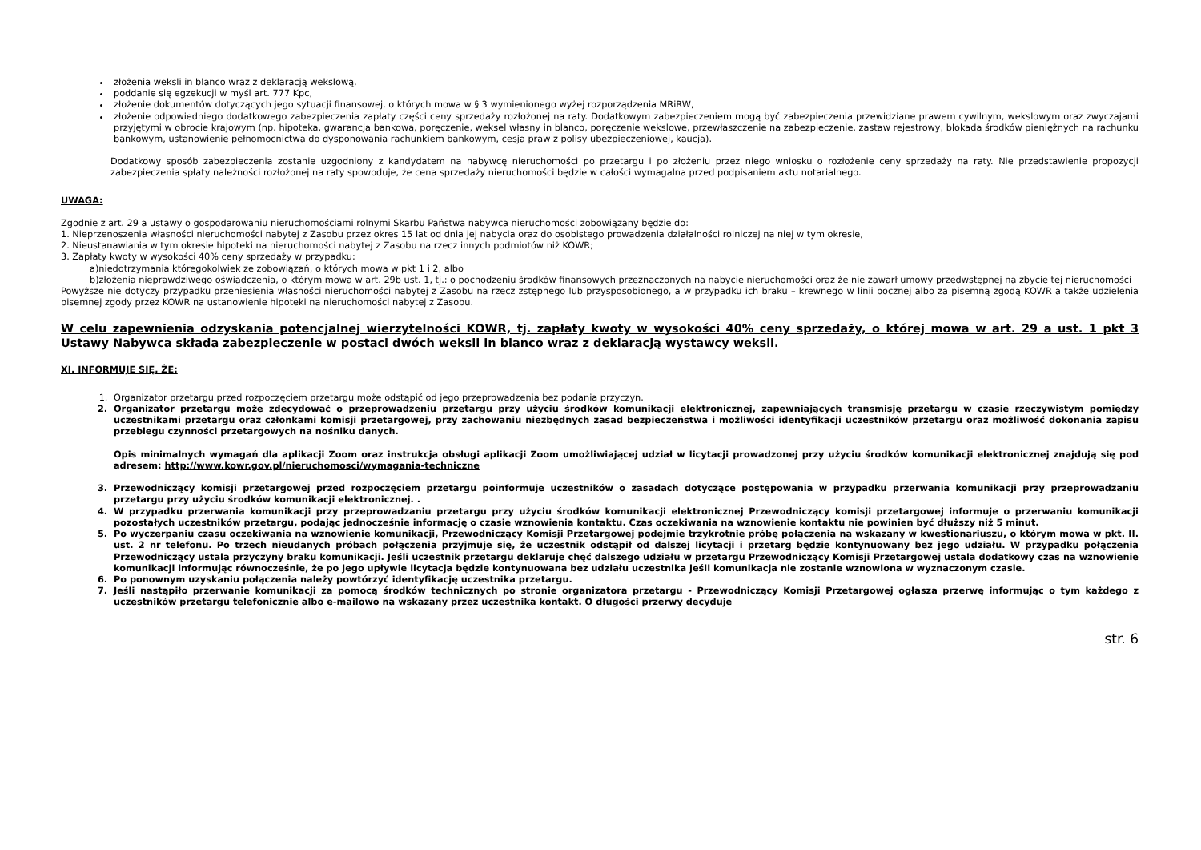złożenia weksli in blanco wraz z deklaracją wekslową,
poddanie się egzekucji w myśl art. 777 Kpc,
złożenie dokumentów dotyczących jego sytuacji finansowej, o których mowa w § 3 wymienionego wyżej rozporządzenia MRiRW,
złożenie odpowiedniego dodatkowego zabezpieczenia zapłaty części ceny sprzedaży rozłożonej na raty. Dodatkowym zabezpieczeniem mogą być zabezpieczenia przewidziane prawem cywilnym, wekslowym oraz zwyczajami przyjętymi w obrocie krajowym (np. hipoteka, gwarancja bankowa, poręczenie, weksel własny in blanco, poręczenie wekslowe, przewłaszczenie na zabezpieczenie, zastaw rejestrowy, blokada środków pieniężnych na rachunku bankowym, ustanowienie pełnomocnictwa do dysponowania rachunkiem bankowym, cesja praw z polisy ubezpieczeniowej, kaucja).
Dodatkowy sposób zabezpieczenia zostanie uzgodniony z kandydatem na nabywcę nieruchomości po przetargu i po złożeniu przez niego wniosku o rozłożenie ceny sprzedaży na raty. Nie przedstawienie propozycji zabezpieczenia spłaty należności rozłożonej na raty spowoduje, że cena sprzedaży nieruchomości będzie w całości wymagalna przed podpisaniem aktu notarialnego.
UWAGA:
Zgodnie z art. 29 a ustawy o gospodarowaniu nieruchomościami rolnymi Skarbu Państwa nabywca nieruchomości zobowiązany będzie do:
1. Nieprzenoszenia własności nieruchomości nabytej z Zasobu przez okres 15 lat od dnia jej nabycia oraz do osobistego prowadzenia działalności rolniczej na niej w tym okresie,
2. Nieustanawiania w tym okresie hipoteki na nieruchomości nabytej z Zasobu na rzecz innych podmiotów niż KOWR;
3. Zapłaty kwoty w wysokości 40% ceny sprzedaży w przypadku:
a)niedotrzymania któregokolwiek ze zobowiązań, o których mowa w pkt 1 i 2, albo
b)złożenia nieprawdziwego oświadczenia, o którym mowa w art. 29b ust. 1, tj.: o pochodzeniu środków finansowych przeznaczonych na nabycie nieruchomości oraz że nie zawarł umowy przedwstępnej na zbycie tej nieruchomości
Powyższe nie dotyczy przypadku przeniesienia własności nieruchomości nabytej z Zasobu na rzecz zstępnego lub przysposobionego, a w przypadku ich braku – krewnego w linii bocznej albo za pisemną zgodą KOWR a także udzielenia pisemnej zgody przez KOWR na ustanowienie hipoteki na nieruchomości nabytej z Zasobu.
W celu zapewnienia odzyskania potencjalnej wierzytelności KOWR, tj. zapłaty kwoty w wysokości 40% ceny sprzedaży, o której mowa w art. 29 a ust. 1 pkt 3 Ustawy Nabywca składa zabezpieczenie w postaci dwóch weksli in blanco wraz z deklaracją wystawcy weksli.
XI. INFORMUJE SIĘ, ŻE:
1. Organizator przetargu przed rozpoczęciem przetargu może odstąpić od jego przeprowadzenia bez podania przyczyn.
2. Organizator przetargu może zdecydować o przeprowadzeniu przetargu przy użyciu środków komunikacji elektronicznej, zapewniających transmisję przetargu w czasie rzeczywistym pomiędzy uczestnikami przetargu oraz członkami komisji przetargowej, przy zachowaniu niezbędnych zasad bezpieczeństwa i możliwości identyfikacji uczestników przetargu oraz możliwość dokonania zapisu przebiegu czynności przetargowych na nośniku danych.
Opis minimalnych wymagań dla aplikacji Zoom oraz instrukcja obsługi aplikacji Zoom umożliwiającej udział w licytacji prowadzonej przy użyciu środków komunikacji elektronicznej znajdują się pod adresem: http://www.kowr.gov.pl/nieruchomosci/wymagania-techniczne
3. Przewodniczący komisji przetargowej przed rozpoczęciem przetargu poinformuje uczestników o zasadach dotyczące postępowania w przypadku przerwania komunikacji przy przeprowadzaniu przetargu przy użyciu środków komunikacji elektronicznej. .
4. W przypadku przerwania komunikacji przy przeprowadzaniu przetargu przy użyciu środków komunikacji elektronicznej Przewodniczący komisji przetargowej informuje o przerwaniu komunikacji pozostałych uczestników przetargu, podając jednocześnie informację o czasie wznowienia kontaktu. Czas oczekiwania na wznowienie kontaktu nie powinien być dłuższy niż 5 minut.
5. Po wyczerpaniu czasu oczekiwania na wznowienie komunikacji, Przewodniczący Komisji Przetargowej podejmie trzykrotnie próbę połączenia na wskazany w kwestionariuszu, o którym mowa w pkt. II. ust. 2 nr telefonu. Po trzech nieudanych próbach połączenia przyjmuje się, że uczestnik odstąpił od dalszej licytacji i przetarg będzie kontynuowany bez jego udziału. W przypadku połączenia Przewodniczący ustala przyczyny braku komunikacji. Jeśli uczestnik przetargu deklaruje chęć dalszego udziału w przetargu Przewodniczący Komisji Przetargowej ustala dodatkowy czas na wznowienie komunikacji informując równocześnie, że po jego upływie licytacja będzie kontynuowana bez udziału uczestnika jeśli komunikacja nie zostanie wznowiona w wyznaczonym czasie.
6. Po ponownym uzyskaniu połączenia należy powtórzyć identyfikację uczestnika przetargu.
7. Jeśli nastąpiło przerwanie komunikacji za pomocą środków technicznych po stronie organizatora przetargu - Przewodniczący Komisji Przetargowej ogłasza przerwę informując o tym każdego z uczestników przetargu telefonicznie albo e-mailowo na wskazany przez uczestnika kontakt. O długości przerwy decyduje
str. 6